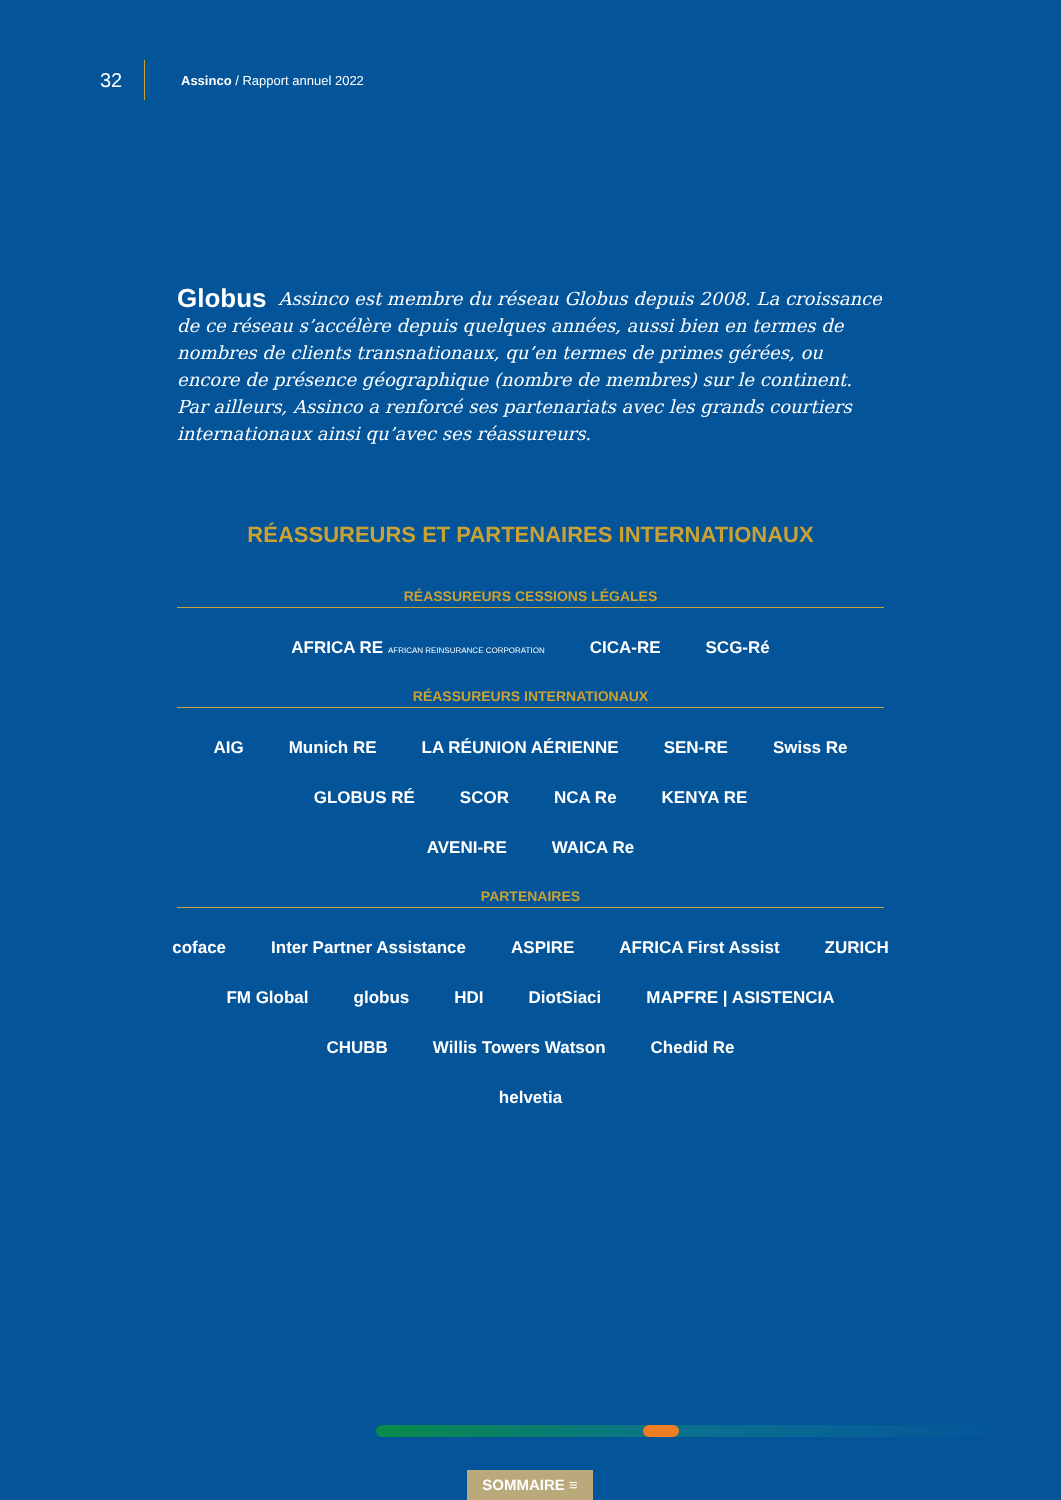32
Assinco / Rapport annuel 2022
Globus Assinco est membre du réseau Globus depuis 2008. La croissance de ce réseau s’accélère depuis quelques années, aussi bien en termes de nombres de clients transnationaux, qu’en termes de primes gérées, ou encore de présence géographique (nombre de membres) sur le continent. Par ailleurs, Assinco a renforcé ses partenariats avec les grands courtiers internationaux ainsi qu’avec ses réassureurs.
RÉASSUREURS ET PARTENAIRES INTERNATIONAUX
RÉASSUREURS CESSIONS LÉGALES
AFRICA RE AFRICAN REINSURANCE CORPORATION CICA-RE SCG-Ré
RÉASSUREURS INTERNATIONAUX
AIG Munich RE LA RÉUNION AÉRIENNE SEN-RE Swiss Re
GLOBUS RÉ SCOR NCA Re KENYA RE
AVENI-RE WAICA Re
PARTENAIRES
coface Inter Partner Assistance ASPIRE AFRICA First Assist ZURICH
FM Global globus HDI DiotSiaci MAPFRE | ASISTENCIA
CHUBB Willis Towers Watson Chedid Re
helvetia
SOMMAIRE ≡